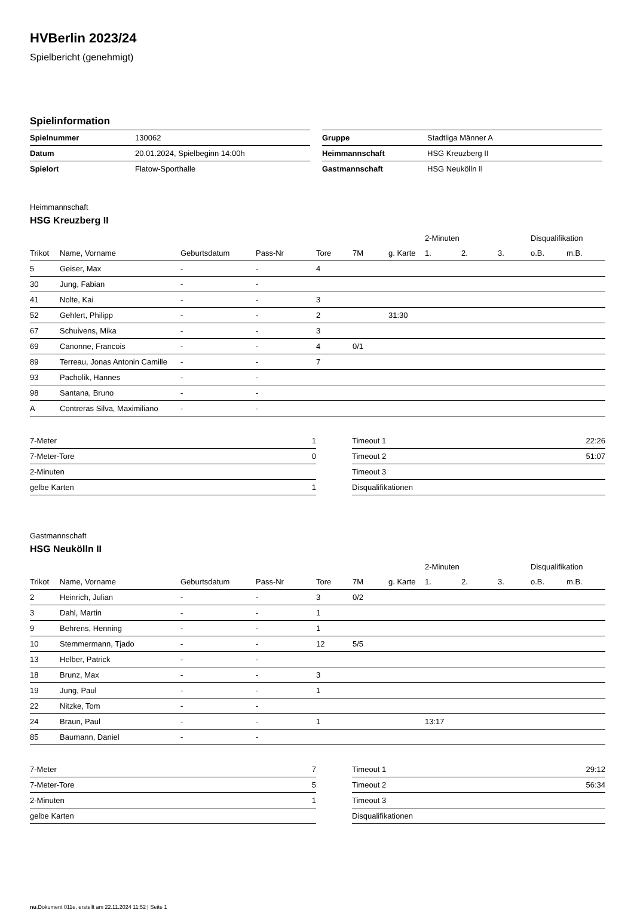HVBerlin 2023/24
Spielbericht (genehmigt)
Spielinformation
| Spielnummer | 130062 |
| Datum | 20.01.2024, Spielbeginn 14:00h |
| Spielort | Flatow-Sporthalle |
| Gruppe | Stadtliga Männer A |
| Heimmannschaft | HSG Kreuzberg II |
| Gastmannschaft | HSG Neukölln II |
Heimmannschaft
HSG Kreuzberg II
| | | | | | | | 2-Minuten | | | Disqualifikation | |
| --- | --- | --- | --- | --- | --- | --- | --- | --- | --- | --- | --- |
| Trikot | Name, Vorname | Geburtsdatum | Pass-Nr | Tore | 7M | g. Karte | 1. | 2. | 3. | o.B. | m.B. |
| 5 | Geiser, Max | - | - | 4 | | | | | | | |
| 30 | Jung, Fabian | - | - | | | | | | | | |
| 41 | Nolte, Kai | - | - | 3 | | | | | | | |
| 52 | Gehlert, Philipp | - | - | 2 | | 31:30 | | | | | |
| 67 | Schuivens, Mika | - | - | 3 | | | | | | | |
| 69 | Canonne, Francois | - | - | 4 | 0/1 | | | | | | |
| 89 | Terreau, Jonas Antonin Camille | - | - | 7 | | | | | | | |
| 93 | Pacholik, Hannes | - | - | | | | | | | | |
| 98 | Santana, Bruno | - | - | | | | | | | | |
| A | Contreras Silva, Maximiliano | - | - | | | | | | | | |
| 7-Meter | 1 |
| 7-Meter-Tore | 0 |
| 2-Minuten | |
| gelbe Karten | 1 |
| Timeout 1 | 22:26 |
| Timeout 2 | 51:07 |
| Timeout 3 | |
| Disqualifikationen | |
Gastmannschaft
HSG Neukölln II
| | | | | | | | 2-Minuten | | | Disqualifikation | |
| --- | --- | --- | --- | --- | --- | --- | --- | --- | --- | --- | --- |
| Trikot | Name, Vorname | Geburtsdatum | Pass-Nr | Tore | 7M | g. Karte | 1. | 2. | 3. | o.B. | m.B. |
| 2 | Heinrich, Julian | - | - | 3 | 0/2 | | | | | | |
| 3 | Dahl, Martin | - | - | 1 | | | | | | | |
| 9 | Behrens, Henning | - | - | 1 | | | | | | | |
| 10 | Stemmermann, Tjado | - | - | 12 | 5/5 | | | | | | |
| 13 | Helber, Patrick | - | - | | | | | | | | |
| 18 | Brunz, Max | - | - | 3 | | | | | | | |
| 19 | Jung, Paul | - | - | 1 | | | | | | | |
| 22 | Nitzke, Tom | - | - | | | | | | | | |
| 24 | Braun, Paul | - | - | 1 | | | 13:17 | | | | |
| 85 | Baumann, Daniel | - | - | | | | | | | | |
| 7-Meter | 7 |
| 7-Meter-Tore | 5 |
| 2-Minuten | 1 |
| gelbe Karten | |
| Timeout 1 | 29:12 |
| Timeout 2 | 56:34 |
| Timeout 3 | |
| Disqualifikationen | |
nu.Dokument 011e, erstellt am 22.11.2024 11:52 | Seite 1